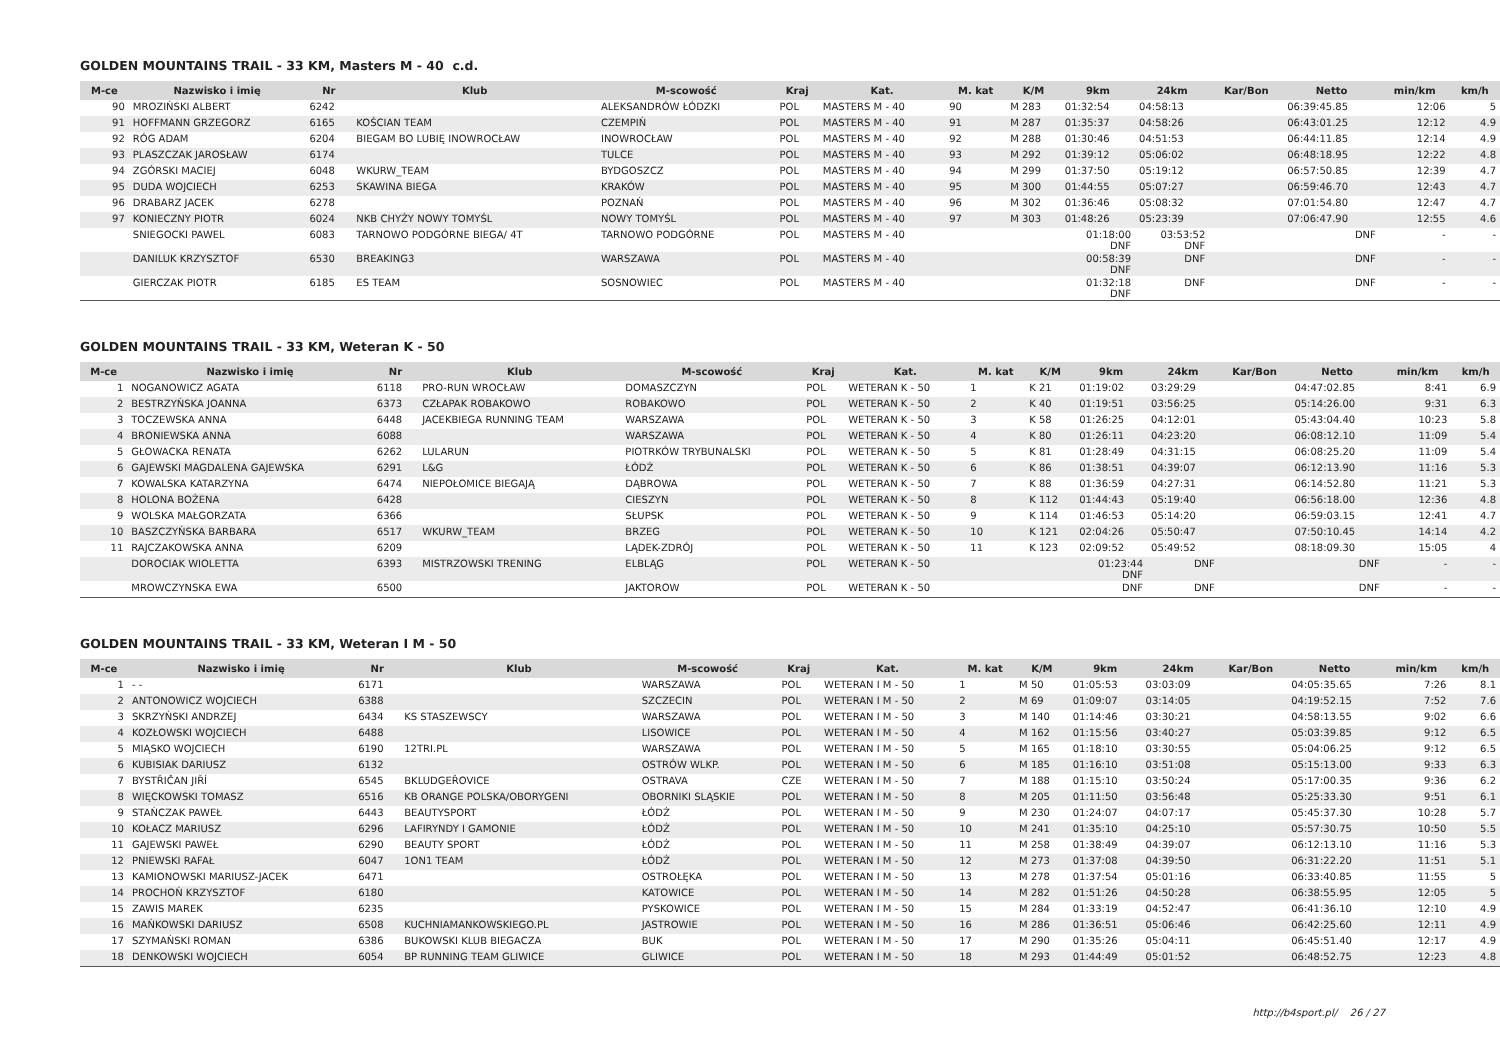GOLDEN MOUNTAINS TRAIL - 33 KM, Masters M - 40 c.d.
| M-ce | Nazwisko i imię | Nr | Klub | M-scowość | Kraj | Kat. | M. kat | K/M | 9km | 24km | Kar/Bon | Netto | min/km | km/h |
| --- | --- | --- | --- | --- | --- | --- | --- | --- | --- | --- | --- | --- | --- | --- |
| 90 | MROZIŃSKI ALBERT | 6242 | | ALEKSANDRÓW ŁÓDZKI | POL | MASTERS M - 40 | 90 | M 283 | 01:32:54 | 04:58:13 | | 06:39:45.85 | 12:06 | 5 |
| 91 | HOFFMANN GRZEGORZ | 6165 | KOŚCIAN TEAM | CZEMPIŃ | POL | MASTERS M - 40 | 91 | M 287 | 01:35:37 | 04:58:26 | | 06:43:01.25 | 12:12 | 4.9 |
| 92 | RÓG ADAM | 6204 | BIEGAM BO LUBIĘ INOWROCŁAW | INOWROCŁAW | POL | MASTERS M - 40 | 92 | M 288 | 01:30:46 | 04:51:53 | | 06:44:11.85 | 12:14 | 4.9 |
| 93 | PLASZCZAK JAROSŁAW | 6174 | | TULCE | POL | MASTERS M - 40 | 93 | M 292 | 01:39:12 | 05:06:02 | | 06:48:18.95 | 12:22 | 4.8 |
| 94 | ZGÓRSKI MACIEJ | 6048 | WKURW_TEAM | BYDGOSZCZ | POL | MASTERS M - 40 | 94 | M 299 | 01:37:50 | 05:19:12 | | 06:57:50.85 | 12:39 | 4.7 |
| 95 | DUDA WOJCIECH | 6253 | SKAWINA BIEGA | KRAKÓW | POL | MASTERS M - 40 | 95 | M 300 | 01:44:55 | 05:07:27 | | 06:59:46.70 | 12:43 | 4.7 |
| 96 | DRABARZ JACEK | 6278 | | POZNAŃ | POL | MASTERS M - 40 | 96 | M 302 | 01:36:46 | 05:08:32 | | 07:01:54.80 | 12:47 | 4.7 |
| 97 | KONIECZNY PIOTR | 6024 | NKB CHYŻY NOWY TOMYŚL | NOWY TOMYŚL | POL | MASTERS M - 40 | 97 | M 303 | 01:48:26 | 05:23:39 | | 07:06:47.90 | 12:55 | 4.6 |
| | SNIEGOCKI PAWEL | 6083 | TARNOWO PODGÓRNE BIEGA/ 4T | TARNOWO PODGÓRNE | POL | MASTERS M - 40 | | | 01:18:00 DNF | 03:53:52 DNF | | DNF | - | - |
| | DANILUK KRZYSZTOF | 6530 | BREAKING3 | WARSZAWA | POL | MASTERS M - 40 | | | 00:58:39 DNF | DNF | | DNF | - | - |
| | GIERCZAK PIOTR | 6185 | ES TEAM | SOSNOWIEC | POL | MASTERS M - 40 | | | 01:32:18 DNF | DNF | | DNF | - | - |
GOLDEN MOUNTAINS TRAIL - 33 KM, Weteran K - 50
| M-ce | Nazwisko i imię | Nr | Klub | M-scowość | Kraj | Kat. | M. kat | K/M | 9km | 24km | Kar/Bon | Netto | min/km | km/h |
| --- | --- | --- | --- | --- | --- | --- | --- | --- | --- | --- | --- | --- | --- | --- |
| 1 | NOGANOWICZ AGATA | 6118 | PRO-RUN WROCŁAW | DOMASZCZYN | POL | WETERAN K - 50 | 1 | K 21 | 01:19:02 | 03:29:29 | | 04:47:02.85 | 8:41 | 6.9 |
| 2 | BESTRZYŃSKA JOANNA | 6373 | CZŁAPAK ROBAKOWO | ROBAKOWO | POL | WETERAN K - 50 | 2 | K 40 | 01:19:51 | 03:56:25 | | 05:14:26.00 | 9:31 | 6.3 |
| 3 | TOCZEWSKA ANNA | 6448 | JACEKBIEGA RUNNING TEAM | WARSZAWA | POL | WETERAN K - 50 | 3 | K 58 | 01:26:25 | 04:12:01 | | 05:43:04.40 | 10:23 | 5.8 |
| 4 | BRONIEWSKA ANNA | 6088 | | WARSZAWA | POL | WETERAN K - 50 | 4 | K 80 | 01:26:11 | 04:23:20 | | 06:08:12.10 | 11:09 | 5.4 |
| 5 | GŁOWACKA RENATA | 6262 | LULARUN | PIOTRKÓW TRYBUNALSKI | POL | WETERAN K - 50 | 5 | K 81 | 01:28:49 | 04:31:15 | | 06:08:25.20 | 11:09 | 5.4 |
| 6 | GAJEWSKI MAGDALENA GAJEWSKA | 6291 | L&G | ŁÓDŹ | POL | WETERAN K - 50 | 6 | K 86 | 01:38:51 | 04:39:07 | | 06:12:13.90 | 11:16 | 5.3 |
| 7 | KOWALSKA KATARZYNA | 6474 | NIEPOŁOMICE BIEGAJĄ | DĄBROWA | POL | WETERAN K - 50 | 7 | K 88 | 01:36:59 | 04:27:31 | | 06:14:52.80 | 11:21 | 5.3 |
| 8 | HOLONA BOŻENA | 6428 | | CIESZYN | POL | WETERAN K - 50 | 8 | K 112 | 01:44:43 | 05:19:40 | | 06:56:18.00 | 12:36 | 4.8 |
| 9 | WOLSKA MAŁGORZATA | 6366 | | SŁUPSK | POL | WETERAN K - 50 | 9 | K 114 | 01:46:53 | 05:14:20 | | 06:59:03.15 | 12:41 | 4.7 |
| 10 | BASZCZYŃSKA BARBARA | 6517 | WKURW_TEAM | BRZEG | POL | WETERAN K - 50 | 10 | K 121 | 02:04:26 | 05:50:47 | | 07:50:10.45 | 14:14 | 4.2 |
| 11 | RAJCZAKOWSKA ANNA | 6209 | | LĄDEK-ZDRÓJ | POL | WETERAN K - 50 | 11 | K 123 | 02:09:52 | 05:49:52 | | 08:18:09.30 | 15:05 | 4 |
| | DOROCIAK WIOLETTA | 6393 | MISTRZOWSKI TRENING | ELBLĄG | POL | WETERAN K - 50 | | | 01:23:44 DNF | DNF | | DNF | - | - |
| | MROWCZYNSKA EWA | 6500 | | JAKTOROW | POL | WETERAN K - 50 | | | DNF | DNF | | DNF | - | - |
GOLDEN MOUNTAINS TRAIL - 33 KM, Weteran I M - 50
| M-ce | Nazwisko i imię | Nr | Klub | M-scowość | Kraj | Kat. | M. kat | K/M | 9km | 24km | Kar/Bon | Netto | min/km | km/h |
| --- | --- | --- | --- | --- | --- | --- | --- | --- | --- | --- | --- | --- | --- | --- |
| 1 | - - | 6171 | | WARSZAWA | POL | WETERAN I M - 50 | 1 | M 50 | 01:05:53 | 03:03:09 | | 04:05:35.65 | 7:26 | 8.1 |
| 2 | ANTONOWICZ WOJCIECH | 6388 | | SZCZECIN | POL | WETERAN I M - 50 | 2 | M 69 | 01:09:07 | 03:14:05 | | 04:19:52.15 | 7:52 | 7.6 |
| 3 | SKRZYŃSKI ANDRZEJ | 6434 | KS STASZEWSCY | WARSZAWA | POL | WETERAN I M - 50 | 3 | M 140 | 01:14:46 | 03:30:21 | | 04:58:13.55 | 9:02 | 6.6 |
| 4 | KOZŁOWSKI WOJCIECH | 6488 | | LISOWICE | POL | WETERAN I M - 50 | 4 | M 162 | 01:15:56 | 03:40:27 | | 05:03:39.85 | 9:12 | 6.5 |
| 5 | MIĄSKO WOJCIECH | 6190 | 12TRI.PL | WARSZAWA | POL | WETERAN I M - 50 | 5 | M 165 | 01:18:10 | 03:30:55 | | 05:04:06.25 | 9:12 | 6.5 |
| 6 | KUBISIAK DARIUSZ | 6132 | | OSTRÓW WLKP. | POL | WETERAN I M - 50 | 6 | M 185 | 01:16:10 | 03:51:08 | | 05:15:13.00 | 9:33 | 6.3 |
| 7 | BYSTŘIČAN JIŘÍ | 6545 | BKLUDGEŘOVICE | OSTRAVA | CZE | WETERAN I M - 50 | 7 | M 188 | 01:15:10 | 03:50:24 | | 05:17:00.35 | 9:36 | 6.2 |
| 8 | WIĘCKOWSKI TOMASZ | 6516 | KB ORANGE POLSKA/OBORYGENI | OBORNIKI SLĄSKIE | POL | WETERAN I M - 50 | 8 | M 205 | 01:11:50 | 03:56:48 | | 05:25:33.30 | 9:51 | 6.1 |
| 9 | STAŃCZAK PAWEŁ | 6443 | BEAUTYSPORT | ŁÓDŹ | POL | WETERAN I M - 50 | 9 | M 230 | 01:24:07 | 04:07:17 | | 05:45:37.30 | 10:28 | 5.7 |
| 10 | KOŁACZ MARIUSZ | 6296 | LAFIRYNDY I GAMONIE | ŁÓDŹ | POL | WETERAN I M - 50 | 10 | M 241 | 01:35:10 | 04:25:10 | | 05:57:30.75 | 10:50 | 5.5 |
| 11 | GAJEWSKI PAWEŁ | 6290 | BEAUTY SPORT | ŁÓDŹ | POL | WETERAN I M - 50 | 11 | M 258 | 01:38:49 | 04:39:07 | | 06:12:13.10 | 11:16 | 5.3 |
| 12 | PNIEWSKI RAFAŁ | 6047 | 1ON1 TEAM | ŁÓDŹ | POL | WETERAN I M - 50 | 12 | M 273 | 01:37:08 | 04:39:50 | | 06:31:22.20 | 11:51 | 5.1 |
| 13 | KAMIONOWSKI MARIUSZ-JACEK | 6471 | | OSTROŁĘKA | POL | WETERAN I M - 50 | 13 | M 278 | 01:37:54 | 05:01:16 | | 06:33:40.85 | 11:55 | 5 |
| 14 | PROCHOŃ KRZYSZTOF | 6180 | | KATOWICE | POL | WETERAN I M - 50 | 14 | M 282 | 01:51:26 | 04:50:28 | | 06:38:55.95 | 12:05 | 5 |
| 15 | ZAWIS MAREK | 6235 | | PYSKOWICE | POL | WETERAN I M - 50 | 15 | M 284 | 01:33:19 | 04:52:47 | | 06:41:36.10 | 12:10 | 4.9 |
| 16 | MAŃKOWSKI DARIUSZ | 6508 | KUCHNIAMANKOWSKIEGO.PL | JASTROWIE | POL | WETERAN I M - 50 | 16 | M 286 | 01:36:51 | 05:06:46 | | 06:42:25.60 | 12:11 | 4.9 |
| 17 | SZYMAŃSKI ROMAN | 6386 | BUKOWSKI KLUB BIEGACZA | BUK | POL | WETERAN I M - 50 | 17 | M 290 | 01:35:26 | 05:04:11 | | 06:45:51.40 | 12:17 | 4.9 |
| 18 | DENKOWSKI WOJCIECH | 6054 | BP RUNNING TEAM GLIWICE | GLIWICE | POL | WETERAN I M - 50 | 18 | M 293 | 01:44:49 | 05:01:52 | | 06:48:52.75 | 12:23 | 4.8 |
http://b4sport.pl/ 26 / 27